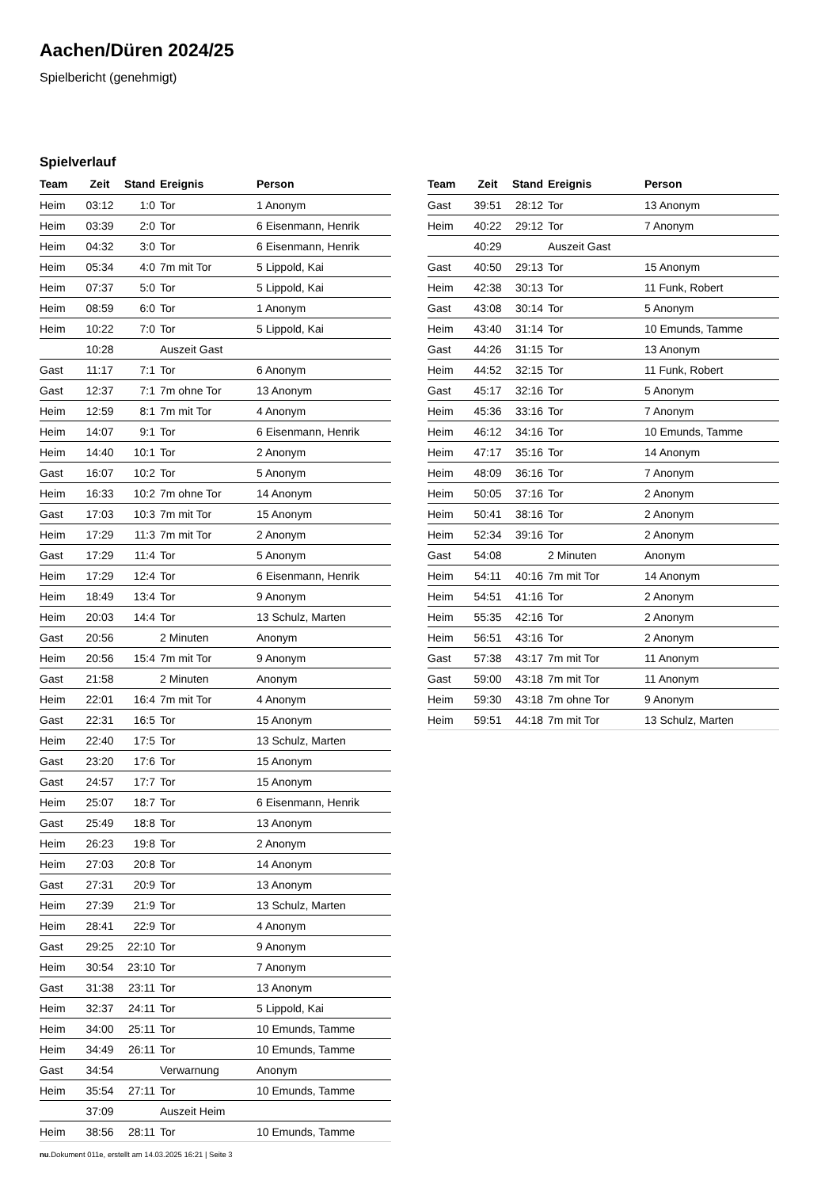Aachen/Düren 2024/25
Spielbericht (genehmigt)
Spielverlauf
| Team | Zeit | Stand | Ereignis | Person |
| --- | --- | --- | --- | --- |
| Heim | 03:12 | 1:0 | Tor | 1 Anonym |
| Heim | 03:39 | 2:0 | Tor | 6 Eisenmann, Henrik |
| Heim | 04:32 | 3:0 | Tor | 6 Eisenmann, Henrik |
| Heim | 05:34 | 4:0 | 7m mit Tor | 5 Lippold, Kai |
| Heim | 07:37 | 5:0 | Tor | 5 Lippold, Kai |
| Heim | 08:59 | 6:0 | Tor | 1 Anonym |
| Heim | 10:22 | 7:0 | Tor | 5 Lippold, Kai |
| | 10:28 | | Auszeit Gast | |
| Gast | 11:17 | 7:1 | Tor | 6 Anonym |
| Gast | 12:37 | 7:1 | 7m ohne Tor | 13 Anonym |
| Heim | 12:59 | 8:1 | 7m mit Tor | 4 Anonym |
| Heim | 14:07 | 9:1 | Tor | 6 Eisenmann, Henrik |
| Heim | 14:40 | 10:1 | Tor | 2 Anonym |
| Gast | 16:07 | 10:2 | Tor | 5 Anonym |
| Heim | 16:33 | 10:2 | 7m ohne Tor | 14 Anonym |
| Gast | 17:03 | 10:3 | 7m mit Tor | 15 Anonym |
| Heim | 17:29 | 11:3 | 7m mit Tor | 2 Anonym |
| Gast | 17:29 | 11:4 | Tor | 5 Anonym |
| Heim | 17:29 | 12:4 | Tor | 6 Eisenmann, Henrik |
| Heim | 18:49 | 13:4 | Tor | 9 Anonym |
| Heim | 20:03 | 14:4 | Tor | 13 Schulz, Marten |
| Gast | 20:56 | | 2 Minuten | Anonym |
| Heim | 20:56 | 15:4 | 7m mit Tor | 9 Anonym |
| Gast | 21:58 | | 2 Minuten | Anonym |
| Heim | 22:01 | 16:4 | 7m mit Tor | 4 Anonym |
| Gast | 22:31 | 16:5 | Tor | 15 Anonym |
| Heim | 22:40 | 17:5 | Tor | 13 Schulz, Marten |
| Gast | 23:20 | 17:6 | Tor | 15 Anonym |
| Gast | 24:57 | 17:7 | Tor | 15 Anonym |
| Heim | 25:07 | 18:7 | Tor | 6 Eisenmann, Henrik |
| Gast | 25:49 | 18:8 | Tor | 13 Anonym |
| Heim | 26:23 | 19:8 | Tor | 2 Anonym |
| Heim | 27:03 | 20:8 | Tor | 14 Anonym |
| Gast | 27:31 | 20:9 | Tor | 13 Anonym |
| Heim | 27:39 | 21:9 | Tor | 13 Schulz, Marten |
| Heim | 28:41 | 22:9 | Tor | 4 Anonym |
| Gast | 29:25 | 22:10 | Tor | 9 Anonym |
| Heim | 30:54 | 23:10 | Tor | 7 Anonym |
| Gast | 31:38 | 23:11 | Tor | 13 Anonym |
| Heim | 32:37 | 24:11 | Tor | 5 Lippold, Kai |
| Heim | 34:00 | 25:11 | Tor | 10 Emunds, Tamme |
| Heim | 34:49 | 26:11 | Tor | 10 Emunds, Tamme |
| Gast | 34:54 | | Verwarnung | Anonym |
| Heim | 35:54 | 27:11 | Tor | 10 Emunds, Tamme |
| | 37:09 | | Auszeit Heim | |
| Heim | 38:56 | 28:11 | Tor | 10 Emunds, Tamme |
| Team | Zeit | Stand | Ereignis | Person |
| --- | --- | --- | --- | --- |
| Gast | 39:51 | 28:12 | Tor | 13 Anonym |
| Heim | 40:22 | 29:12 | Tor | 7 Anonym |
| | 40:29 | | Auszeit Gast | |
| Gast | 40:50 | 29:13 | Tor | 15 Anonym |
| Heim | 42:38 | 30:13 | Tor | 11 Funk, Robert |
| Gast | 43:08 | 30:14 | Tor | 5 Anonym |
| Heim | 43:40 | 31:14 | Tor | 10 Emunds, Tamme |
| Gast | 44:26 | 31:15 | Tor | 13 Anonym |
| Heim | 44:52 | 32:15 | Tor | 11 Funk, Robert |
| Gast | 45:17 | 32:16 | Tor | 5 Anonym |
| Heim | 45:36 | 33:16 | Tor | 7 Anonym |
| Heim | 46:12 | 34:16 | Tor | 10 Emunds, Tamme |
| Heim | 47:17 | 35:16 | Tor | 14 Anonym |
| Heim | 48:09 | 36:16 | Tor | 7 Anonym |
| Heim | 50:05 | 37:16 | Tor | 2 Anonym |
| Heim | 50:41 | 38:16 | Tor | 2 Anonym |
| Heim | 52:34 | 39:16 | Tor | 2 Anonym |
| Gast | 54:08 | | 2 Minuten | Anonym |
| Heim | 54:11 | 40:16 | 7m mit Tor | 14 Anonym |
| Heim | 54:51 | 41:16 | Tor | 2 Anonym |
| Heim | 55:35 | 42:16 | Tor | 2 Anonym |
| Heim | 56:51 | 43:16 | Tor | 2 Anonym |
| Gast | 57:38 | 43:17 | 7m mit Tor | 11 Anonym |
| Gast | 59:00 | 43:18 | 7m mit Tor | 11 Anonym |
| Heim | 59:30 | 43:18 | 7m ohne Tor | 9 Anonym |
| Heim | 59:51 | 44:18 | 7m mit Tor | 13 Schulz, Marten |
nu.Dokument 011e, erstellt am 14.03.2025 16:21 | Seite 3